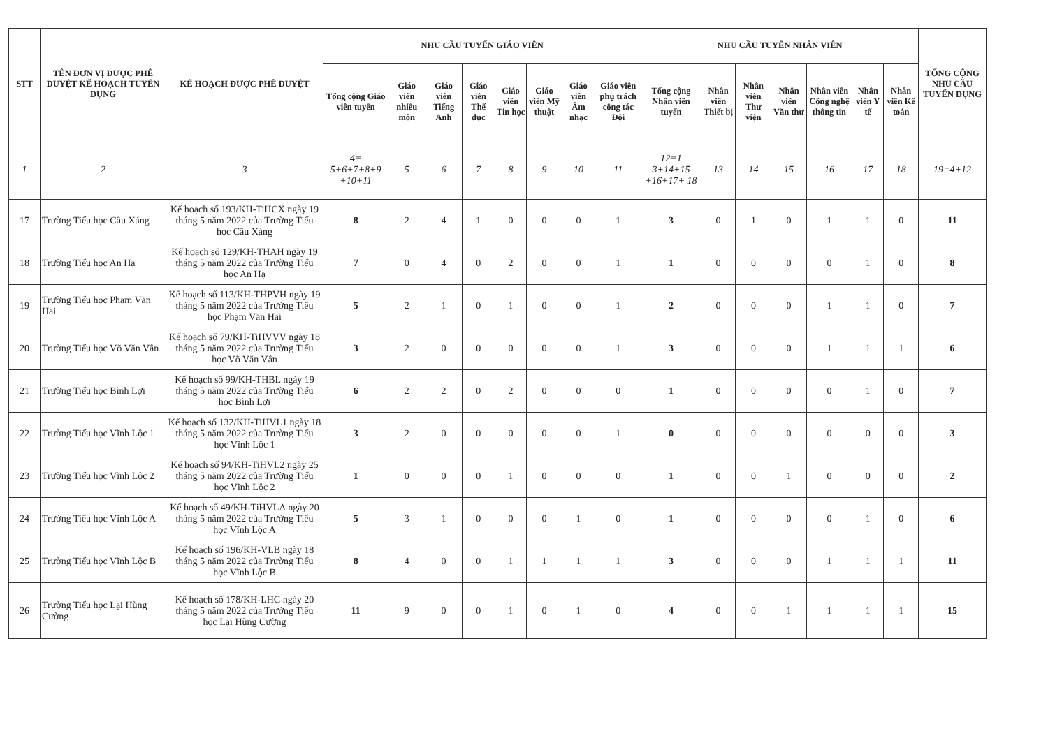| STT | TÊN ĐƠN VỊ ĐƯỢC PHÊ DUYỆT KẾ HOẠCH TUYỂN DỤNG | KẾ HOẠCH ĐƯỢC PHÊ DUYỆT | NHU CẦU TUYỂN GIÁO VIÊN | | | | | | | | NHU CẦU TUYỂN NHÂN VIÊN | | | | | | | TỔNG CỘNG NHU CẦU TUYỂN DỤNG |
| --- | --- | --- | --- | --- | --- | --- | --- | --- | --- | --- | --- | --- | --- | --- | --- | --- | --- | --- |
| | | | Tổng cộng Giáo viên tuyển | Giáo viên nhiều môn | Giáo viên Tiếng Anh | Giáo viên Thể dục | Giáo viên Tin học | Giáo viên Mỹ thuật | Giáo viên Âm nhạc | Giáo viên phụ trách công tác Đội | Tổng cộng Nhân viên tuyển | Nhân viên Thiết bị | Nhân viên Thư viện | Nhân viên Văn thư | Nhân viên Công nghệ thông tin | Nhân viên Y tế | Nhân viên Kế toán | |
| 1 | 2 | 3 | 4= 5+6+7+8+9 +10+11 | 5 | 6 | 7 | 8 | 9 | 10 | 11 | 12=1 3+14+15 +16+17+ 18 | 13 | 14 | 15 | 16 | 17 | 18 | 19=4+12 |
| 17 | Trường Tiểu học Cầu Xáng | Kế hoạch số 193/KH-TiHCX ngày 19 tháng 5 năm 2022 của Trường Tiểu học Cầu Xáng | 8 | 2 | 4 | 1 | 0 | 0 | 0 | 1 | 3 | 0 | 1 | 0 | 1 | 1 | 0 | 11 |
| 18 | Trường Tiểu học An Hạ | Kế hoạch số 129/KH-THAH ngày 19 tháng 5 năm 2022 của Trường Tiểu học An Hạ | 7 | 0 | 4 | 0 | 2 | 0 | 0 | 1 | 1 | 0 | 0 | 0 | 0 | 1 | 0 | 8 |
| 19 | Trường Tiểu học Phạm Văn Hai | Kế hoạch số 113/KH-THPVH ngày 19 tháng 5 năm 2022 của Trường Tiểu học Phạm Văn Hai | 5 | 2 | 1 | 0 | 1 | 0 | 0 | 1 | 2 | 0 | 0 | 0 | 1 | 1 | 0 | 7 |
| 20 | Trường Tiểu học Võ Văn Vân | Kế hoạch số 79/KH-TiHVVV ngày 18 tháng 5 năm 2022 của Trường Tiểu học Võ Văn Vân | 3 | 2 | 0 | 0 | 0 | 0 | 0 | 1 | 3 | 0 | 0 | 0 | 1 | 1 | 1 | 6 |
| 21 | Trường Tiểu học Bình Lợi | Kế hoạch số 99/KH-THBL ngày 19 tháng 5 năm 2022 của Trường Tiểu học Bình Lợi | 6 | 2 | 2 | 0 | 2 | 0 | 0 | 0 | 1 | 0 | 0 | 0 | 0 | 1 | 0 | 7 |
| 22 | Trường Tiểu học Vĩnh Lộc 1 | Kế hoạch số 132/KH-TiHVL1 ngày 18 tháng 5 năm 2022 của Trường Tiểu học Vĩnh Lộc 1 | 3 | 2 | 0 | 0 | 0 | 0 | 0 | 1 | 0 | 0 | 0 | 0 | 0 | 0 | 0 | 3 |
| 23 | Trường Tiểu học Vĩnh Lộc 2 | Kế hoạch số 94/KH-TiHVL2 ngày 25 tháng 5 năm 2022 của Trường Tiểu học Vĩnh Lộc 2 | 1 | 0 | 0 | 0 | 1 | 0 | 0 | 0 | 1 | 0 | 0 | 1 | 0 | 0 | 0 | 2 |
| 24 | Trường Tiểu học Vĩnh Lộc A | Kế hoạch số 49/KH-TiHVLA ngày 20 tháng 5 năm 2022 của Trường Tiểu học Vĩnh Lộc A | 5 | 3 | 1 | 0 | 0 | 0 | 1 | 0 | 1 | 0 | 0 | 0 | 0 | 1 | 0 | 6 |
| 25 | Trường Tiểu học Vĩnh Lộc B | Kế hoạch số 196/KH-VLB ngày 18 tháng 5 năm 2022 của Trường Tiểu học Vĩnh Lộc B | 8 | 4 | 0 | 0 | 1 | 1 | 1 | 1 | 3 | 0 | 0 | 0 | 1 | 1 | 1 | 11 |
| 26 | Trường Tiểu học Lại Hùng Cường | Kế hoạch số 178/KH-LHC ngày 20 tháng 5 năm 2022 của Trường Tiểu học Lại Hùng Cường | 11 | 9 | 0 | 0 | 1 | 0 | 1 | 0 | 4 | 0 | 0 | 1 | 1 | 1 | 1 | 15 |